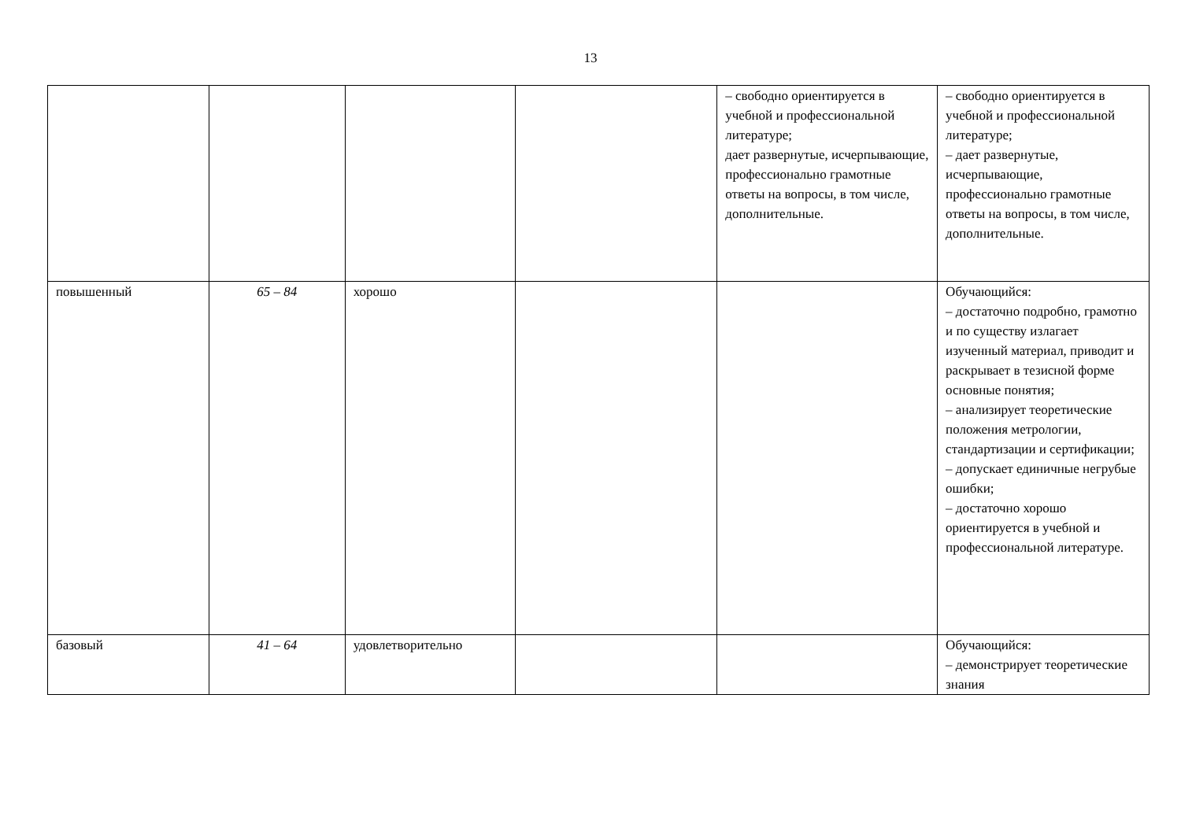13
| | | | | – свободно ориентируется в учебной и профессиональной литературе; дает развернутые, исчерпывающие, профессионально грамотные ответы на вопросы, в том числе, дополнительные. | – свободно ориентируется в учебной и профессиональной литературе; – дает развернутые, исчерпывающие, профессионально грамотные ответы на вопросы, в том числе, дополнительные. |
| повышенный | 65 – 84 | хорошо | | | Обучающийся: – достаточно подробно, грамотно и по существу излагает изученный материал, приводит и раскрывает в тезисной форме основные понятия; – анализирует теоретические положения метрологии, стандартизации и сертификации; – допускает единичные негрубые ошибки; – достаточно хорошо ориентируется в учебной и профессиональной литературе. |
| базовый | 41 – 64 | удовлетворительно | | | Обучающийся: – демонстрирует теоретические знания |